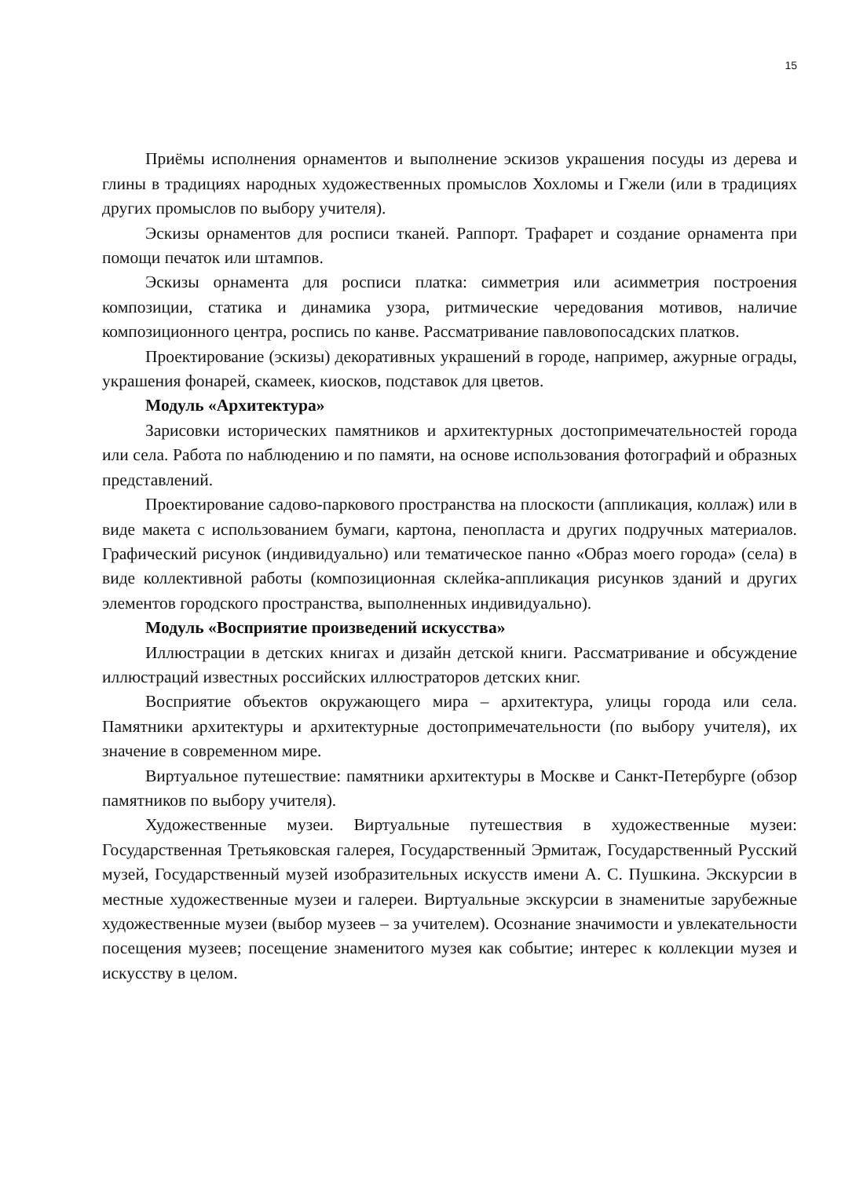15
Приёмы исполнения орнаментов и выполнение эскизов украшения посуды из дерева и глины в традициях народных художественных промыслов Хохломы и Гжели (или в традициях других промыслов по выбору учителя).
Эскизы орнаментов для росписи тканей. Раппорт. Трафарет и создание орнамента при помощи печаток или штампов.
Эскизы орнамента для росписи платка: симметрия или асимметрия построения композиции, статика и динамика узора, ритмические чередования мотивов, наличие композиционного центра, роспись по канве. Рассматривание павловопосадских платков.
Проектирование (эскизы) декоративных украшений в городе, например, ажурные ограды, украшения фонарей, скамеек, киосков, подставок для цветов.
Модуль «Архитектура»
Зарисовки исторических памятников и архитектурных достопримечательностей города или села. Работа по наблюдению и по памяти, на основе использования фотографий и образных представлений.
Проектирование садово-паркового пространства на плоскости (аппликация, коллаж) или в виде макета с использованием бумаги, картона, пенопласта и других подручных материалов. Графический рисунок (индивидуально) или тематическое панно «Образ моего города» (села) в виде коллективной работы (композиционная склейка-аппликация рисунков зданий и других элементов городского пространства, выполненных индивидуально).
Модуль «Восприятие произведений искусства»
Иллюстрации в детских книгах и дизайн детской книги. Рассматривание и обсуждение иллюстраций известных российских иллюстраторов детских книг.
Восприятие объектов окружающего мира – архитектура, улицы города или села. Памятники архитектуры и архитектурные достопримечательности (по выбору учителя), их значение в современном мире.
Виртуальное путешествие: памятники архитектуры в Москве и Санкт-Петербурге (обзор памятников по выбору учителя).
Художественные музеи. Виртуальные путешествия в художественные музеи: Государственная Третьяковская галерея, Государственный Эрмитаж, Государственный Русский музей, Государственный музей изобразительных искусств имени А. С. Пушкина. Экскурсии в местные художественные музеи и галереи. Виртуальные экскурсии в знаменитые зарубежные художественные музеи (выбор музеев – за учителем). Осознание значимости и увлекательности посещения музеев; посещение знаменитого музея как событие; интерес к коллекции музея и искусству в целом.